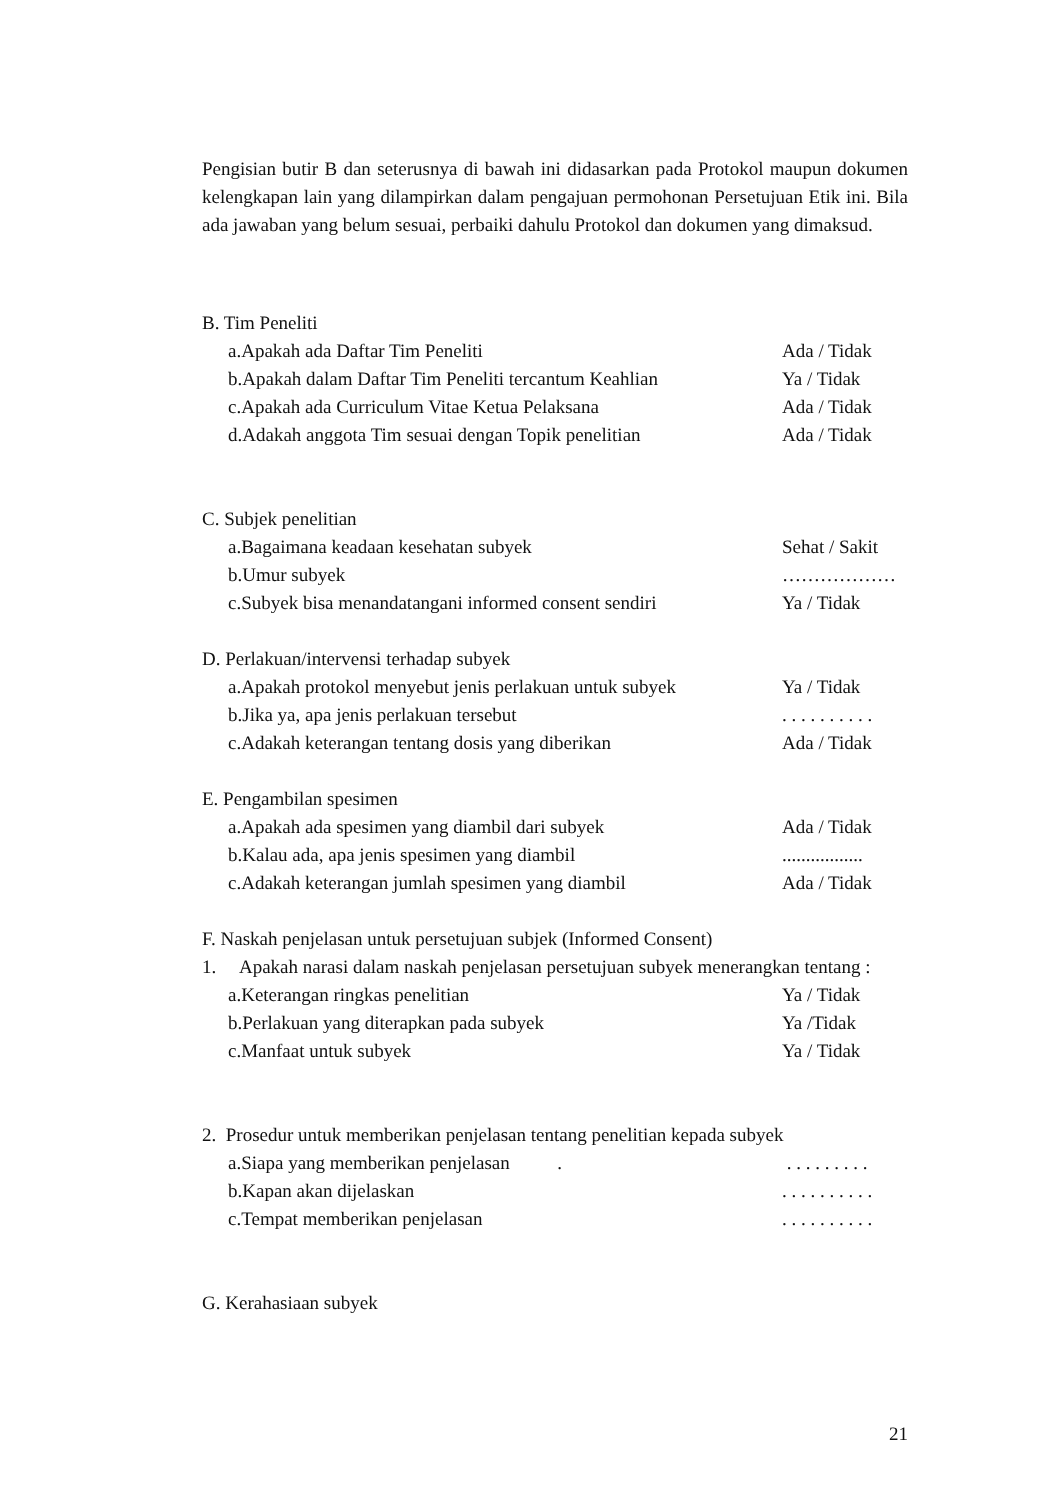Pengisian butir B dan seterusnya di bawah ini didasarkan pada Protokol maupun dokumen kelengkapan lain yang dilampirkan dalam pengajuan permohonan Persetujuan Etik ini. Bila ada jawaban yang belum sesuai, perbaiki dahulu Protokol dan dokumen yang dimaksud.
B. Tim Peneliti
a.Apakah ada Daftar Tim Peneliti Ada / Tidak
b.Apakah dalam Daftar Tim Peneliti tercantum Keahlian Ya / Tidak
c.Apakah ada Curriculum Vitae Ketua Pelaksana Ada / Tidak
d.Adakah anggota Tim sesuai dengan Topik penelitian Ada / Tidak
C. Subjek penelitian
a.Bagaimana keadaan kesehatan subyek Sehat / Sakit
b.Umur subyek ………………
c.Subyek bisa menandatangani informed consent sendiri Ya / Tidak
D. Perlakuan/intervensi terhadap subyek
a.Apakah protokol menyebut jenis perlakuan untuk subyek Ya / Tidak
b.Jika ya, apa jenis perlakuan tersebut. . . . . . . . . .
c.Adakah keterangan tentang dosis yang diberikan Ada / Tidak
E. Pengambilan spesimen
a.Apakah ada spesimen yang diambil dari subyek Ada / Tidak
b.Kalau ada, apa jenis spesimen yang diambil.................
c.Adakah keterangan jumlah spesimen yang diambil Ada / Tidak
F. Naskah penjelasan untuk persetujuan subjek (Informed Consent)
1. Apakah narasi dalam naskah penjelasan persetujuan subyek menerangkan tentang :
a.Keterangan ringkas penelitian Ya / Tidak
b.Perlakuan yang diterapkan pada subyek Ya /Tidak
c.Manfaat untuk subyek Ya / Tidak
2. Prosedur untuk memberikan penjelasan tentang penelitian kepada subyek
a.Siapa yang memberikan penjelasan . . . . . . . . . .
b.Kapan akan dijelaskan. . . . . . . . . .
c.Tempat memberikan penjelasan. . . . . . . . . .
G. Kerahasiaan subyek
21